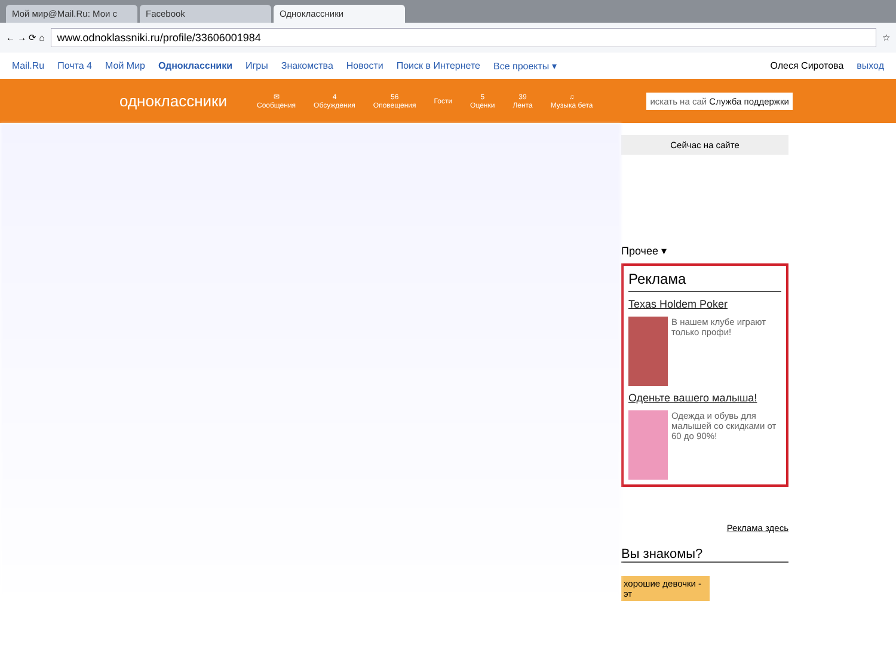Мой мир@Mail.Ru: Мои с
Facebook
Одноклассники
← → ⟳ ⌂
www.odnoklassniki.ru/profile/33606001984
☆
Mail.Ru Почта 4 Мой Мир Одноклассники Игры Знакомства Новости Поиск в Интернете Все проекты ▾ Олеся Сиротова выход
одноклассники
✉
Сообщения
4
Обсуждения
56
Оповещения
Гости
5
Оценки
39
Лента
♫
Музыка бета
искать на сай Служба поддержки
Сейчас на сайте
Прочее ▾
Реклама
Texas Holdem Poker
В нашем клубе играют только профи!
Оденьте вашего малыша!
Одежда и обувь для малышей со скидками от 60 до 90%!
Реклама здесь
Вы знакомы?
хорошие девочки - эт